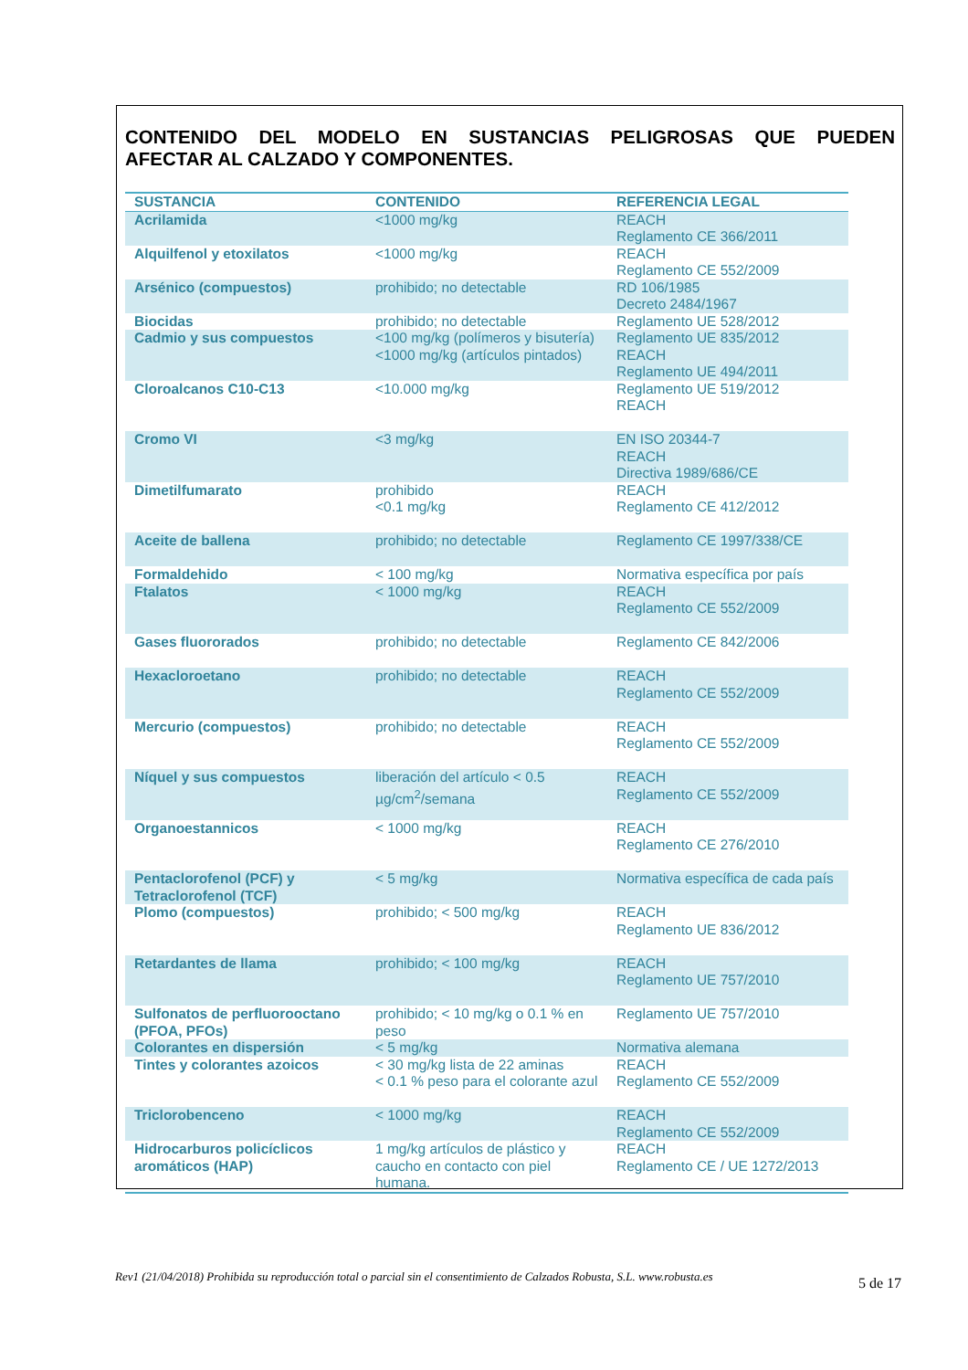CONTENIDO DEL MODELO EN SUSTANCIAS PELIGROSAS QUE PUEDEN
AFECTAR AL CALZADO Y COMPONENTES.
| SUSTANCIA | CONTENIDO | REFERENCIA LEGAL |
| --- | --- | --- |
| Acrilamida | <1000 mg/kg | REACH Reglamento CE 366/2011 |
| Alquilfenol y etoxilatos | <1000 mg/kg | REACH Reglamento CE 552/2009 |
| Arsénico (compuestos) | prohibido; no detectable | RD 106/1985 Decreto 2484/1967 |
| Biocidas | prohibido; no detectable | Reglamento UE 528/2012 |
| Cadmio y sus compuestos | <100 mg/kg (polímeros y bisutería) <1000 mg/kg (artículos pintados) | Reglamento UE 835/2012 REACH Reglamento UE 494/2011 |
| Cloroalcanos C10-C13 | <10.000 mg/kg | Reglamento UE 519/2012 REACH |
| Cromo VI | <3 mg/kg | EN ISO 20344-7 REACH Directiva 1989/686/CE |
| Dimetilfumarato | prohibido <0.1 mg/kg | REACH Reglamento CE 412/2012 |
| Aceite de ballena | prohibido; no detectable | Reglamento CE 1997/338/CE |
| Formaldehido | < 100 mg/kg | Normativa específica por país |
| Ftalatos | < 1000 mg/kg | REACH Reglamento CE 552/2009 |
| Gases fluororados | prohibido; no detectable | Reglamento CE 842/2006 |
| Hexacloroetano | prohibido; no detectable | REACH Reglamento CE 552/2009 |
| Mercurio (compuestos) | prohibido; no detectable | REACH Reglamento CE 552/2009 |
| Níquel y sus compuestos | liberación del artículo < 0.5 µg/cm<sup>2</sup>/semana | REACH Reglamento CE 552/2009 |
| Organoestannicos | < 1000 mg/kg | REACH Reglamento CE 276/2010 |
| Pentaclorofenol (PCF) y Tetraclorofenol (TCF) | < 5 mg/kg | Normativa específica de cada país |
| Plomo (compuestos) | prohibido; < 500 mg/kg | REACH Reglamento UE 836/2012 |
| Retardantes de llama | prohibido; < 100 mg/kg | REACH Reglamento UE 757/2010 |
| Sulfonatos de perfluorooctano (PFOA, PFOs) | prohibido; < 10 mg/kg o 0.1 % en peso | Reglamento UE 757/2010 |
| Colorantes en dispersión | < 5 mg/kg | Normativa alemana |
| Tintes y colorantes azoicos | < 30 mg/kg lista de 22 aminas < 0.1 % peso para el colorante azul | REACH Reglamento CE 552/2009 |
| Triclorobenceno | < 1000 mg/kg | REACH Reglamento CE 552/2009 |
| Hidrocarburos policíclicos aromáticos (HAP) | 1 mg/kg artículos de plástico y caucho en contacto con piel humana. | REACH Reglamento CE / UE 1272/2013 |
5 de 17
Rev1 (21/04/2018) Prohibida su reproducción total o parcial sin el consentimiento de Calzados Robusta, S.L. www.robusta.es